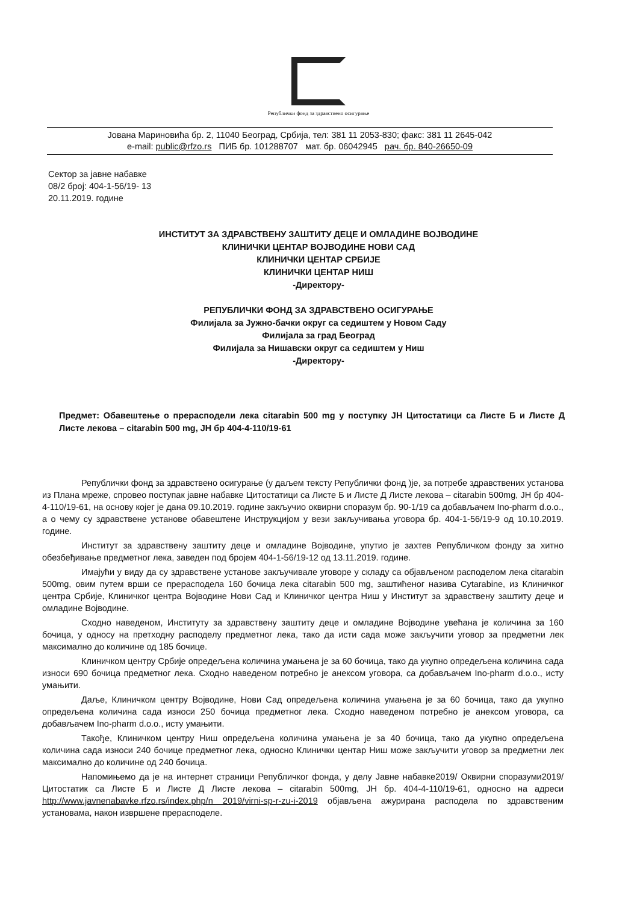Републички фонд за здравствено осигурање
Јована Мариновића бр. 2, 11040 Београд, Србија, тел: 381 11 2053-830; факс: 381 11 2645-042
e-mail: public@rfzo.rs ПИБ бр. 101288707 мат. бр. 06042945 рач. бр. 840-26650-09
Сектор за јавне набавке
08/2 број: 404-1-56/19- 13
20.11.2019. године
ИНСТИТУТ ЗА ЗДРАВСТВЕНУ ЗАШТИТУ ДЕЦЕ И ОМЛАДИНЕ ВОЈВОДИНЕ
КЛИНИЧКИ ЦЕНТАР ВОЈВОДИНЕ НОВИ САД
КЛИНИЧКИ ЦЕНТАР СРБИЈЕ
КЛИНИЧКИ ЦЕНТАР НИШ
-Директору-
РЕПУБЛИЧКИ ФОНД ЗА ЗДРАВСТВЕНО ОСИГУРАЊЕ
Филијала за Јужно-бачки округ са седиштем у Новом Саду
Филијала за град Београд
Филијала за Нишавски округ са седиштем у Ниш
-Директору-
Предмет: Обавештење о прерасподели лека citarabin 500 mg у поступку ЈН Цитостатици са Листе Б и Листе Д Листе лекова – citarabin 500 mg, ЈН бр 404-4-110/19-61
Републички фонд за здравствено осигурање (у даљем тексту Републички фонд )је, за потребе здравствених установа из Плана мреже, спровео поступак јавне набавке Цитостатици са Листе Б и Листе Д Листе лекова – citarabin 500mg, ЈН бр 404-4-110/19-61, на основу којег је дана 09.10.2019. године закључио оквирни споразум бр. 90-1/19 са добављачем Ino-pharm d.o.o., а о чему су здравствене установе обавештене Инструкцијом у вези закључивања уговора бр. 404-1-56/19-9 од 10.10.2019. године.
Институт за здравствену заштиту деце и омладине Војводине, упутио је захтев Републичком фонду за хитно обезбеђивање предметног лека, заведен под бројем 404-1-56/19-12 од 13.11.2019. године.
Имајући у виду да су здравствене установе закључивале уговоре у складу са објављеном расподелом лека citarabin 500mg, овим путем врши се прерасподела 160 бочица лека citarabin 500 mg, заштићеног назива Cytarabine, из Клиничког центра Србије, Клиничког центра Војводине Нови Сад и Клиничког центра Ниш у Институт за здравствену заштиту деце и омладине Војводине.
Сходно наведеном, Институту за здравствену заштиту деце и омладине Војводине увећана је количина за 160 бочица, у односу на претходну расподелу предметног лека, тако да исти сада може закључити уговор за предметни лек максимално до количине од 185 бочице.
Клиничком центру Србије опредељена количина умањена је за 60 бочица, тако да укупно опредељена количина сада износи 690 бочица предметног лека. Сходно наведеном потребно је анексом уговора, са добављачем Ino-pharm d.o.o., исту умањити.
Даље, Клиничком центру Војводине, Нови Сад опредељена количина умањена је за 60 бочица, тако да укупно опредељена количина сада износи 250 бочица предметног лека. Сходно наведеном потребно је анексом уговора, са добављачем Ino-pharm d.o.o., исту умањити.
Такође, Клиничком центру Ниш опредељена количина умањена је за 40 бочица, тако да укупно опредељена количина сада износи 240 бочице предметног лека, односно Клинички центар Ниш може закључити уговор за предметни лек максимално до количине од 240 бочица.
Напомињемо да је на интернет страници Републичког фонда, у делу Јавне набавке2019/ Оквирни споразуми2019/Цитостатик са Листе Б и Листе Д Листе лекова – citarabin 500mg, ЈН бр. 404-4-110/19-61, односно на адреси http://www.javnenabavke.rfzo.rs/index.php/n 2019/virni-sp-r-zu-i-2019 објављена ажурирана расподела по здравственим установама, након извршене прерасподеле.